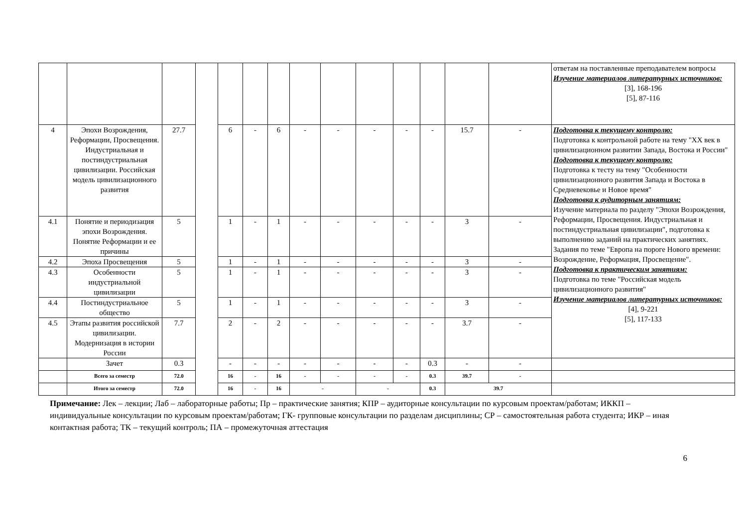| | | | | | | | | | | | | | | ответам на поставленные преподавателем вопросы Изучение материалов литературных источников: [3], 168-196 [5], 87-116 |
| 4 | Эпохи Возрождения, Реформации, Просвещения. Индустриальная и постиндустриальная цивилизации. Российская модель цивилизационного развития | 27.7 | | 6 | - | 6 | - | - | - | - | - | 15.7 | - | Подготовка к текущему контролю: Подготовка к контрольной работе на тему "XX век в цивилизационном развитии Запада, Востока и России" Подготовка к текущему контролю: Подготовка к тесту на тему "Особенности цивилизационного развития Запада и Востока в Средневековье и Новое время" Подготовка к аудиторным занятиям: Изучение материала по разделу "Эпохи Возрождения, Реформации, Просвещения. Индустриальная и постиндустриальная цивилизации", подготовка к выполнению заданий на практических занятиях. Задания по теме "Европа на пороге Нового времени: Возрождение, Реформация, Просвещение". Подготовка к практическим занятиям: Подготовка по теме "Российская модель цивилизационного развития" Изучение материалов литературных источников: [4], 9-221 [5], 117-133 |
| 4.1 | Понятие и периодизация эпохи Возрождения. Понятие Реформации и ее причины | 5 | | 1 | - | 1 | - | - | - | - | - | 3 | - | |
| 4.2 | Эпоха Просвещения | 5 | | 1 | - | 1 | - | - | - | - | - | 3 | - | |
| 4.3 | Особенности индустриальной цивилизации | 5 | | 1 | - | 1 | - | - | - | - | - | 3 | - | |
| 4.4 | Постиндустриальное общество | 5 | | 1 | - | 1 | - | - | - | - | - | 3 | - | |
| 4.5 | Этапы развития российской цивилизации. Модернизация в истории России | 7.7 | | 2 | - | 2 | - | - | - | - | - | 3.7 | - | |
| | Зачет | 0.3 | | - | - | - | - | - | - | - | 0.3 | - | - | |
| | Всего за семестр | 72.0 | | 16 | - | 16 | - | - | - | - | 0.3 | 39.7 | - | |
| | Итого за семестр | 72.0 | | 16 | - | 16 | - | | - | | 0.3 | 39.7 | | |
Примечание: Лек – лекции; Лаб – лабораторные работы; Пр – практические занятия; КПР – аудиторные консультации по курсовым проектам/работам; ИККП – индивидуальные консультации по курсовым проектам/работам; ГК- групповые консультации по разделам дисциплины; СР – самостоятельная работа студента; ИКР – иная контактная работа; ТК – текущий контроль; ПА – промежуточная аттестация
6